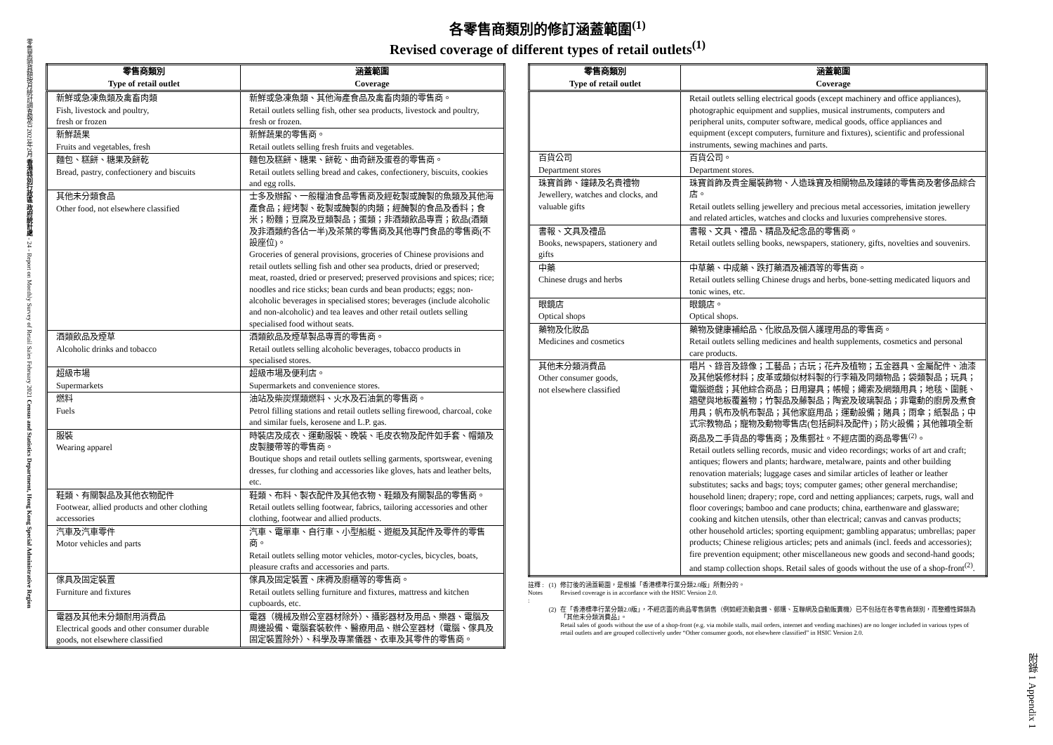零售業銷貨額按月統計調查報告 2021年2月 香港特別行政區 政府統計處 - 24 - Report on Monthly Survey of Retail Sales February 2021 Census and Statistics Department, Hong Kong Special Administrative Region
附錄 1 Appendix 1
各零售商類別的修訂涵蓋範圍<sup>(1)</sup>
Revised coverage of different types of retail outlets<sup>(1)</sup>
| 零售商類別 Type of retail outlet | 涵蓋範圍 Coverage |
| --- | --- |
| 新鮮或急凍魚類及禽畜肉類 Fish, livestock and poultry, fresh or frozen | 新鮮或急凍魚類、其他海產食品及禽畜肉類的零售商。 Retail outlets selling fish, other sea products, livestock and poultry, fresh or frozen. |
| 新鮮蔬果 Fruits and vegetables, fresh | 新鮮蔬果的零售商。 Retail outlets selling fresh fruits and vegetables. |
| 麵包、糕餅、糖果及餅乾 Bread, pastry, confectionery and biscuits | 麵包及糕餅、糖果、餅乾、曲奇餅及蛋卷的零售商。 Retail outlets selling bread and cakes, confectionery, biscuits, cookies and egg rolls. |
| 其他未分類食品 Other food, not elsewhere classified | 士多及辦館、一般糧油食品零售商及經乾製或醃製的魚類及其他海產食品；經烤製、乾製或醃製的肉類；經醃製的食品及香料；食米；粉麵；豆腐及豆類製品；蛋類；非酒類飲品專賣；飲品(酒類及非酒類約各佔一半)及茶葉的零售商及其他專門食品的零售商(不設座位)。 Groceries of general provisions, groceries of Chinese provisions and retail outlets selling fish and other sea products, dried or preserved; meat, roasted, dried or preserved; preserved provisions and spices; rice; noodles and rice sticks; bean curds and bean products; eggs; non-alcoholic beverages in specialised stores; beverages (include alcoholic and non-alcoholic) and tea leaves and other retail outlets selling specialised food without seats. |
| 酒類飲品及煙草 Alcoholic drinks and tobacco | 酒類飲品及煙草製品專賣的零售商。 Retail outlets selling alcoholic beverages, tobacco products in specialised stores. |
| 超級市場 Supermarkets | 超級市場及便利店。 Supermarkets and convenience stores. |
| 燃料 Fuels | 油站及柴炭煤類燃料、火水及石油氣的零售商。 Petrol filling stations and retail outlets selling firewood, charcoal, coke and similar fuels, kerosene and L.P. gas. |
| 服裝 Wearing apparel | 時裝店及成衣、運動服裝、晚裝、毛皮衣物及配件如手套、帽類及皮製腰帶等的零售商。 Boutique shops and retail outlets selling garments, sportswear, evening dresses, fur clothing and accessories like gloves, hats and leather belts, etc. |
| 鞋類、有關製品及其他衣物配件 Footwear, allied products and other clothing accessories | 鞋類、布料、製衣配件及其他衣物、鞋類及有關製品的零售商。 Retail outlets selling footwear, fabrics, tailoring accessories and other clothing, footwear and allied products. |
| 汽車及汽車零件 Motor vehicles and parts | 汽車、電單車、自行車、小型船艇、遊艇及其配件及零件的零售商。 Retail outlets selling motor vehicles, motor-cycles, bicycles, boats, pleasure crafts and accessories and parts. |
| 傢具及固定裝置 Furniture and fixtures | 傢具及固定裝置、床褥及廚櫃等的零售商。 Retail outlets selling furniture and fixtures, mattress and kitchen cupboards, etc. |
| 電器及其他未分類耐用消費品 Electrical goods and other consumer durable goods, not elsewhere classified | 電器（機械及辦公室器材除外）、攝影器材及用品、樂器、電腦及周邊設備、電腦套裝軟件、醫療用品、辦公室器材（電腦、傢具及固定裝置除外）、科學及專業儀器、衣車及其零件的零售商。 |
| 零售商類別 Type of retail outlet | 涵蓋範圍 Coverage |
| --- | --- |
| | Retail outlets selling electrical goods (except machinery and office appliances), photographic equipment and supplies, musical instruments, computers and peripheral units, computer software, medical goods, office appliances and equipment (except computers, furniture and fixtures), scientific and professional instruments, sewing machines and parts. |
| 百貨公司 Department stores | 百貨公司。 Department stores. |
| 珠寶首飾、鐘錶及名貴禮物 Jewellery, watches and clocks, and valuable gifts | 珠寶首飾及貴金屬裝飾物、人造珠寶及相關物品及鐘錶的零售商及奢侈品綜合店。 Retail outlets selling jewellery and precious metal accessories, imitation jewellery and related articles, watches and clocks and luxuries comprehensive stores. |
| 書報、文具及禮品 Books, newspapers, stationery and gifts | 書報、文具、禮品、精品及紀念品的零售商。 Retail outlets selling books, newspapers, stationery, gifts, novelties and souvenirs. |
| 中藥 Chinese drugs and herbs | 中草藥、中成藥、跌打藥酒及補酒等的零售商。 Retail outlets selling Chinese drugs and herbs, bone-setting medicated liquors and tonic wines, etc. |
| 眼鏡店 Optical shops | 眼鏡店。 Optical shops. |
| 藥物及化妝品 Medicines and cosmetics | 藥物及健康補給品、化妝品及個人護理用品的零售商。 Retail outlets selling medicines and health supplements, cosmetics and personal care products. |
| 其他未分類消費品 Other consumer goods, not elsewhere classified | 唱片、錄音及錄像；工藝品；古玩；花卉及植物；五金器具、金屬配件、油漆及其他裝修材料；皮革或類似材料製的行李箱及同類物品；袋類製品；玩具；電腦遊戲；其他綜合商品；日用寢具；帳幔；繩索及網類用具；地毯、圍氈、牆壁與地板覆蓋物；竹製品及藤製品；陶瓷及玻璃製品；非電動的廚房及煮食用具；帆布及帆布製品；其他家庭用品；運動設備；賭具；雨傘；紙製品；中式宗教物品；寵物及動物零售店(包括飼料及配件)；防火設備；其他雜項全新商品及二手貨品的零售商；及集郵社。不經店面的商品零售<sup>(2)</sup>。 Retail outlets selling records, music and video recordings; works of art and craft; antiques; flowers and plants; hardware, metalware, paints and other building renovation materials; luggage cases and similar articles of leather or leather substitutes; sacks and bags; toys; computer games; other general merchandise; household linen; drapery; rope, cord and netting appliances; carpets, rugs, wall and floor coverings; bamboo and cane products; china, earthenware and glassware; cooking and kitchen utensils, other than electrical; canvas and canvas products; other household articles; sporting equipment; gambling apparatus; umbrellas; paper products; Chinese religious articles; pets and animals (incl. feeds and accessories); fire prevention equipment; other miscellaneous new goods and second-hand goods; and stamp collection shops. Retail sales of goods without the use of a shop-front<sup>(2)</sup>. |
| 註釋 : Notes : | (1) | 修訂後的涵蓋範圍，是根據「香港標準行業分類2.0版」所劃分的。 Revised coverage is in accordance with the HSIC Version 2.0. |
| | (2) | 在「香港標準行業分類2.0版」，不經店面的商品零售銷售（例如經流動貨攤、郵購、互聯網及自動販賣機）已不包括在各零售商類別，而整體性歸類為「其他未分類消費品」。 Retail sales of goods without the use of a shop-front (e.g. via mobile stalls, mail orders, internet and vending machines) are no longer included in various types of retail outlets and are grouped collectively under “Other consumer goods, not elsewhere classified” in HSIC Version 2.0. |